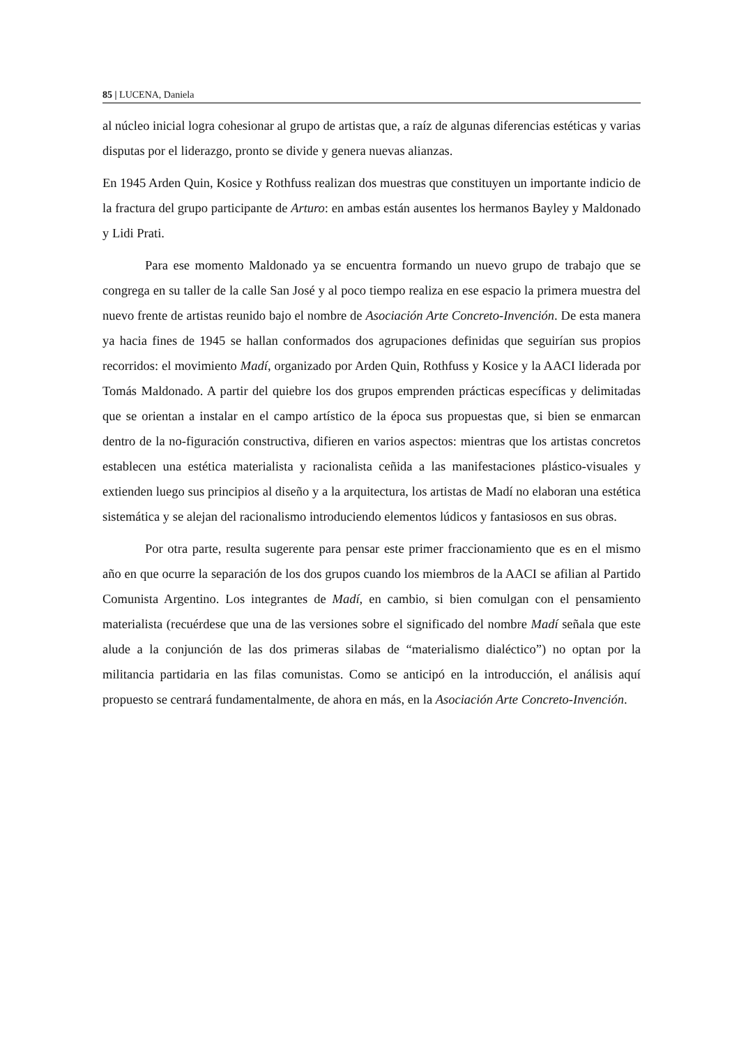85 | LUCENA, Daniela
al núcleo inicial logra cohesionar al grupo de artistas que, a raíz de algunas diferencias estéticas y varias disputas por el liderazgo, pronto se divide y genera nuevas alianzas.
En 1945 Arden Quin, Kosice y Rothfuss realizan dos muestras que constituyen un importante indicio de la fractura del grupo participante de Arturo: en ambas están ausentes los hermanos Bayley y Maldonado y Lidi Prati.
Para ese momento Maldonado ya se encuentra formando un nuevo grupo de trabajo que se congrega en su taller de la calle San José y al poco tiempo realiza en ese espacio la primera muestra del nuevo frente de artistas reunido bajo el nombre de Asociación Arte Concreto-Invención. De esta manera ya hacia fines de 1945 se hallan conformados dos agrupaciones definidas que seguirían sus propios recorridos: el movimiento Madí, organizado por Arden Quin, Rothfuss y Kosice y la AACI liderada por Tomás Maldonado. A partir del quiebre los dos grupos emprenden prácticas específicas y delimitadas que se orientan a instalar en el campo artístico de la época sus propuestas que, si bien se enmarcan dentro de la no-figuración constructiva, difieren en varios aspectos: mientras que los artistas concretos establecen una estética materialista y racionalista ceñida a las manifestaciones plástico-visuales y extienden luego sus principios al diseño y a la arquitectura, los artistas de Madí no elaboran una estética sistemática y se alejan del racionalismo introduciendo elementos lúdicos y fantasiosos en sus obras.
Por otra parte, resulta sugerente para pensar este primer fraccionamiento que es en el mismo año en que ocurre la separación de los dos grupos cuando los miembros de la AACI se afilian al Partido Comunista Argentino. Los integrantes de Madí, en cambio, si bien comulgan con el pensamiento materialista (recuérdese que una de las versiones sobre el significado del nombre Madí señala que este alude a la conjunción de las dos primeras silabas de “materialismo dialéctico”) no optan por la militancia partidaria en las filas comunistas. Como se anticipó en la introducción, el análisis aquí propuesto se centrará fundamentalmente, de ahora en más, en la Asociación Arte Concreto-Invención.